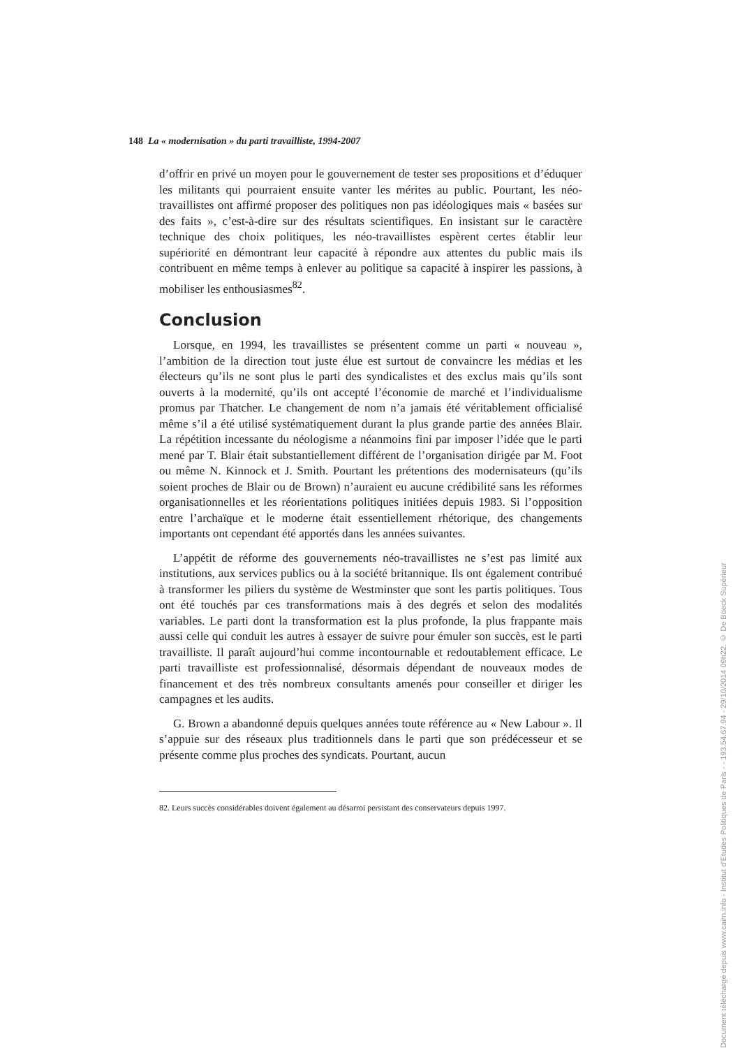148 La « modernisation » du parti travailliste, 1994-2007
d’offrir en privé un moyen pour le gouvernement de tester ses propositions et d’éduquer les militants qui pourraient ensuite vanter les mérites au public. Pourtant, les néo-travaillistes ont affirmé proposer des politiques non pas idéologiques mais « basées sur des faits », c’est-à-dire sur des résultats scientifiques. En insistant sur le caractère technique des choix politiques, les néo-travaillistes espèrent certes établir leur supériorité en démontrant leur capacité à répondre aux attentes du public mais ils contribuent en même temps à enlever au politique sa capacité à inspirer les passions, à mobiliser les enthousiasmes<sup>82</sup>.
Conclusion
Lorsque, en 1994, les travaillistes se présentent comme un parti « nouveau », l’ambition de la direction tout juste élue est surtout de convaincre les médias et les électeurs qu’ils ne sont plus le parti des syndicalistes et des exclus mais qu’ils sont ouverts à la modernité, qu’ils ont accepté l’économie de marché et l’individualisme promus par Thatcher. Le changement de nom n’a jamais été véritablement officialisé même s’il a été utilisé systématiquement durant la plus grande partie des années Blair. La répétition incessante du néologisme a néanmoins fini par imposer l’idée que le parti mené par T. Blair était substantiellement différent de l’organisation dirigée par M. Foot ou même N. Kinnock et J. Smith. Pourtant les prétentions des modernisateurs (qu’ils soient proches de Blair ou de Brown) n’auraient eu aucune crédibilité sans les réformes organisationnelles et les réorientations politiques initiées depuis 1983. Si l’opposition entre l’archaïque et le moderne était essentiellement rhétorique, des changements importants ont cependant été apportés dans les années suivantes.
L’appétit de réforme des gouvernements néo-travaillistes ne s’est pas limité aux institutions, aux services publics ou à la société britannique. Ils ont également contribué à transformer les piliers du système de Westminster que sont les partis politiques. Tous ont été touchés par ces transformations mais à des degrés et selon des modalités variables. Le parti dont la transformation est la plus profonde, la plus frappante mais aussi celle qui conduit les autres à essayer de suivre pour émuler son succès, est le parti travailliste. Il paraît aujourd’hui comme incontournable et redoutablement efficace. Le parti travailliste est professionnalisé, désormais dépendant de nouveaux modes de financement et des très nombreux consultants amenés pour conseiller et diriger les campagnes et les audits.
G. Brown a abandonné depuis quelques années toute référence au « New Labour ». Il s’appuie sur des réseaux plus traditionnels dans le parti que son prédécesseur et se présente comme plus proches des syndicats. Pourtant, aucun
82. Leurs succès considérables doivent également au désarroi persistant des conservateurs depuis 1997.
Document téléchargé depuis www.cairn.info - Institut d'Etudes Politiques de Paris - - 193.54.67.94 - 29/10/2014 09h22. © De Boeck Supérieur